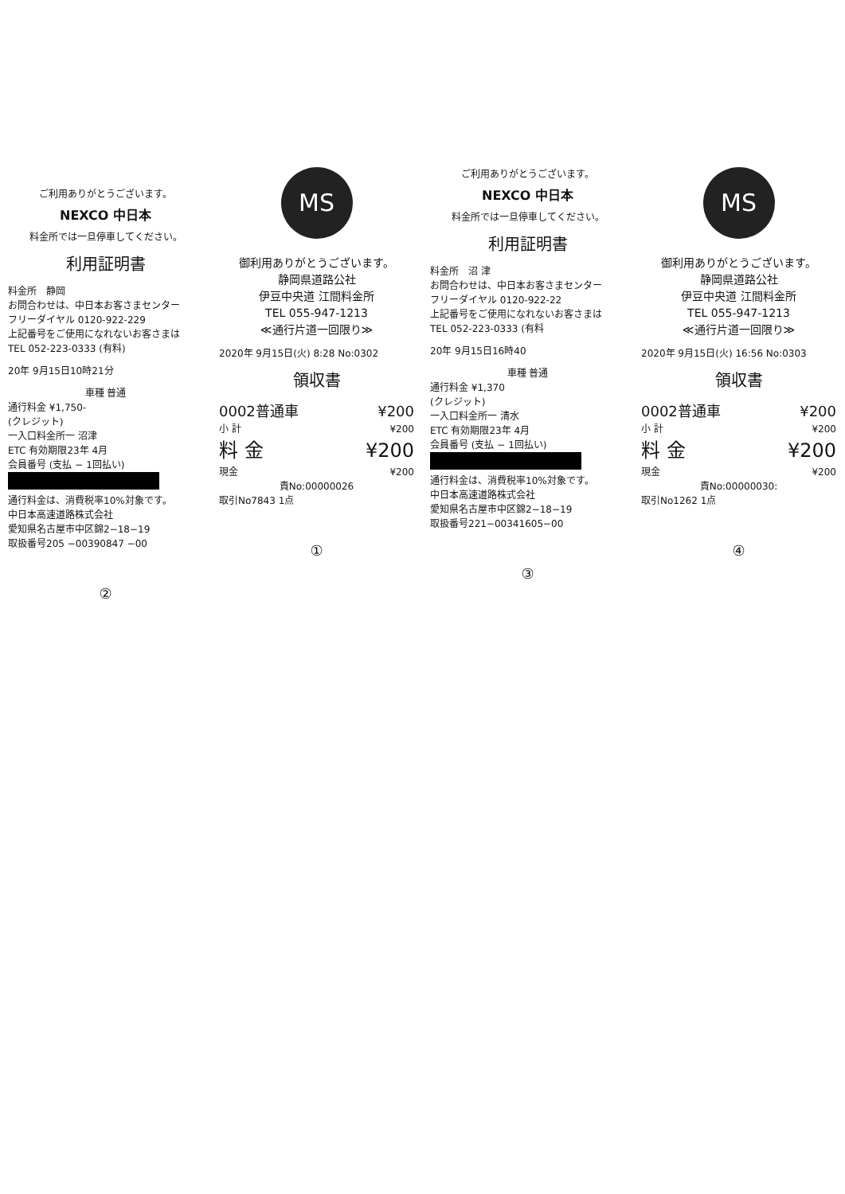ご利用ありがとうございます。
NEXCO 中日本
料金所では一旦停車してください。
利用証明書
料金所　静岡
お問合わせは、中日本お客さまセンター
フリーダイヤル 0120-922-229
上記番号をご使用になれないお客さまは
TEL 052-223-0333 (有料)
20年 9月15日10時21分
車種 普通
通行料金 ¥1,750-
(クレジット)
一入口料金所一 沼津
ETC 有効期限23年 4月
会員番号 (支払 − 1回払い)
通行料金は、消費税率10%対象です。
中日本高速道路株式会社
愛知県名古屋市中区錦2−18−19
取扱番号205 −00390847 −00
②
MS
御利用ありがとうございます。
静岡県道路公社
伊豆中央道 江間料金所
TEL 055-947-1213
≪通行片道一回限り≫
2020年 9月15日(火) 8:28 No:0302
領収書
0002普通車 ¥200
小 計 ¥200
料 金 ¥200
現金 ¥200
責No:00000026
取引No7843 1点
①
ご利用ありがとうございます。
NEXCO 中日本
料金所では一旦停車してください。
利用証明書
料金所　沼 津
お問合わせは、中日本お客さまセンター
フリーダイヤル 0120-922-22
上記番号をご使用になれないお客さまは
TEL 052-223-0333 (有料
20年 9月15日16時40
車種 普通
通行料金 ¥1,370
(クレジット)
一入口料金所一 清水
ETC 有効期限23年 4月
会員番号 (支払 − 1回払い)
通行料金は、消費税率10%対象です。
中日本高速道路株式会社
愛知県名古屋市中区錦2−18−19
取扱番号221−00341605−00
③
MS
御利用ありがとうございます。
静岡県道路公社
伊豆中央道 江間料金所
TEL 055-947-1213
≪通行片道一回限り≫
2020年 9月15日(火) 16:56 No:0303
領収書
0002普通車 ¥200
小 計 ¥200
料 金 ¥200
現金 ¥200
責No:00000030:
取引No1262 1点
④